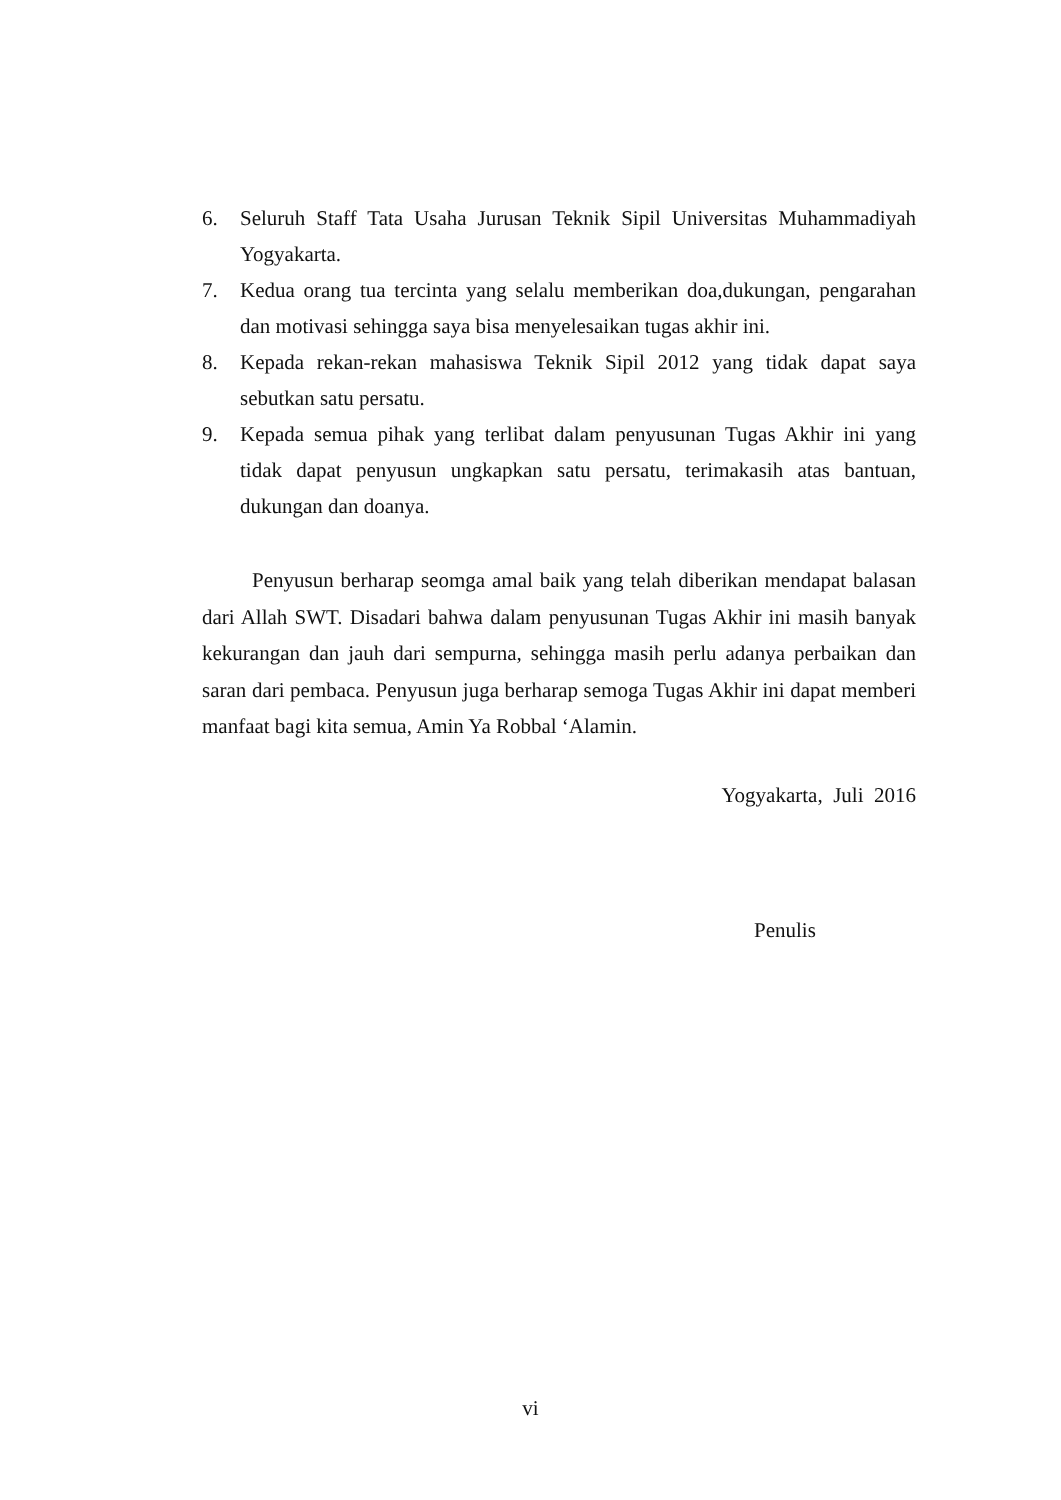6. Seluruh Staff Tata Usaha Jurusan Teknik Sipil Universitas Muhammadiyah Yogyakarta.
7. Kedua orang tua tercinta yang selalu memberikan doa,dukungan, pengarahan dan motivasi sehingga saya bisa menyelesaikan tugas akhir ini.
8. Kepada rekan-rekan mahasiswa Teknik Sipil 2012 yang tidak dapat saya sebutkan satu persatu.
9. Kepada semua pihak yang terlibat dalam penyusunan Tugas Akhir ini yang tidak dapat penyusun ungkapkan satu persatu, terimakasih atas bantuan, dukungan dan doanya.
Penyusun berharap seomga amal baik yang telah diberikan mendapat balasan dari Allah SWT. Disadari bahwa dalam penyusunan Tugas Akhir ini masih banyak kekurangan dan jauh dari sempurna, sehingga masih perlu adanya perbaikan dan saran dari pembaca. Penyusun juga berharap semoga Tugas Akhir ini dapat memberi manfaat bagi kita semua, Amin Ya Robbal ‘Alamin.
Yogyakarta, Juli 2016
Penulis
vi